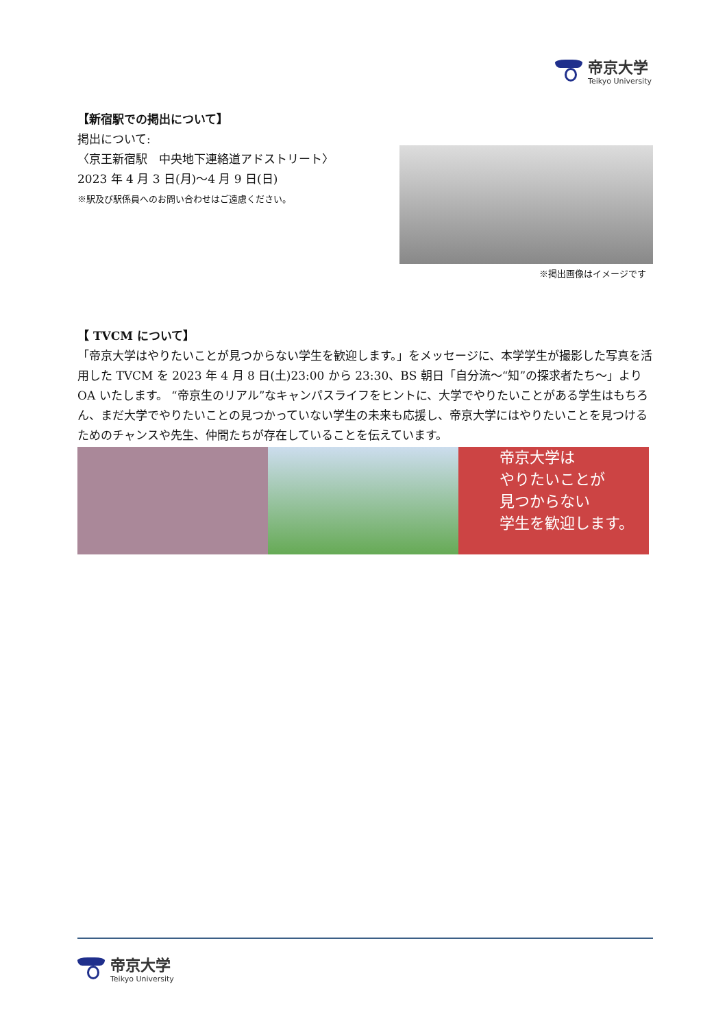帝京大学
Teikyo University
【新宿駅での掲出について】
掲出について:
〈京王新宿駅　中央地下連絡道アドストリート〉
2023 年 4 月 3 日(月)～4 月 9 日(日)
※駅及び駅係員へのお問い合わせはご遠慮ください。
※掲出画像はイメージです
【 TVCM について】
「帝京大学はやりたいことが見つからない学生を歓迎します。」をメッセージに、本学学生が撮影した写真を活用した TVCM を 2023 年 4 月 8 日(土)23:00 から 23:30、BS 朝日「自分流～“知”の探求者たち～」より OA いたします。 “帝京生のリアル”なキャンパスライフをヒントに、大学でやりたいことがある学生はもちろん、まだ大学でやりたいことの見つかっていない学生の未来も応援し、帝京大学にはやりたいことを見つけるためのチャンスや先生、仲間たちが存在していることを伝えています。
帝京大学は
やりたいことが
見つからない
学生を歓迎します。
帝京大学
Teikyo University